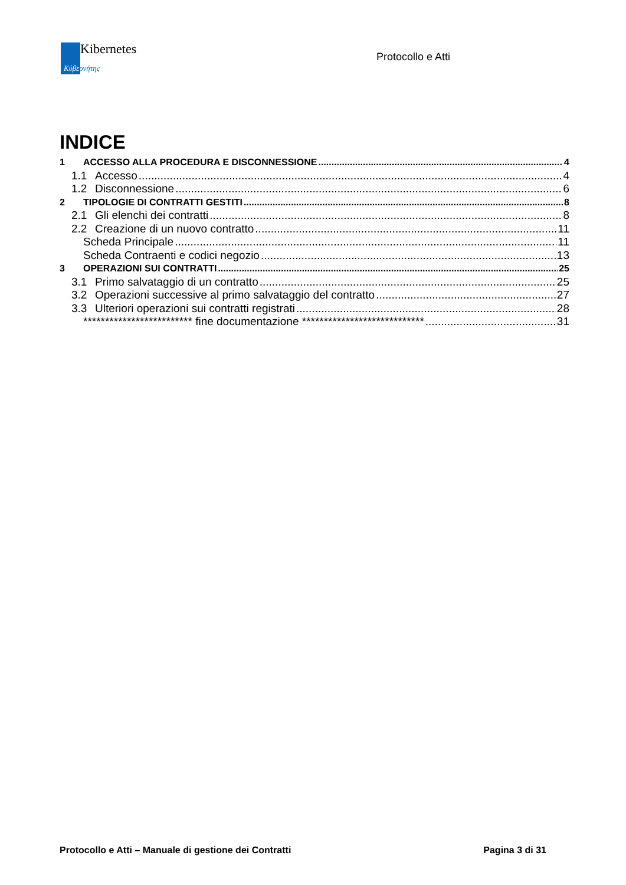Kibernetes
Κύβερνήτης
Protocollo e Atti
INDICE
1 ACCESSO ALLA PROCEDURA E DISCONNESSIONE 4
1.1 Accesso 4
1.2 Disconnessione 6
2 TIPOLOGIE DI CONTRATTI GESTITI 8
2.1 Gli elenchi dei contratti 8
2.2 Creazione di un nuovo contratto 11
Scheda Principale 11
Scheda Contraenti e codici negozio 13
3 OPERAZIONI SUI CONTRATTI 25
3.1 Primo salvataggio di un contratto 25
3.2 Operazioni successive al primo salvataggio del contratto 27
3.3 Ulteriori operazioni sui contratti registrati 28
************************* fine documentazione **************************** 31
Protocollo e Atti – Manuale di gestione dei Contratti Pagina 3 di 31